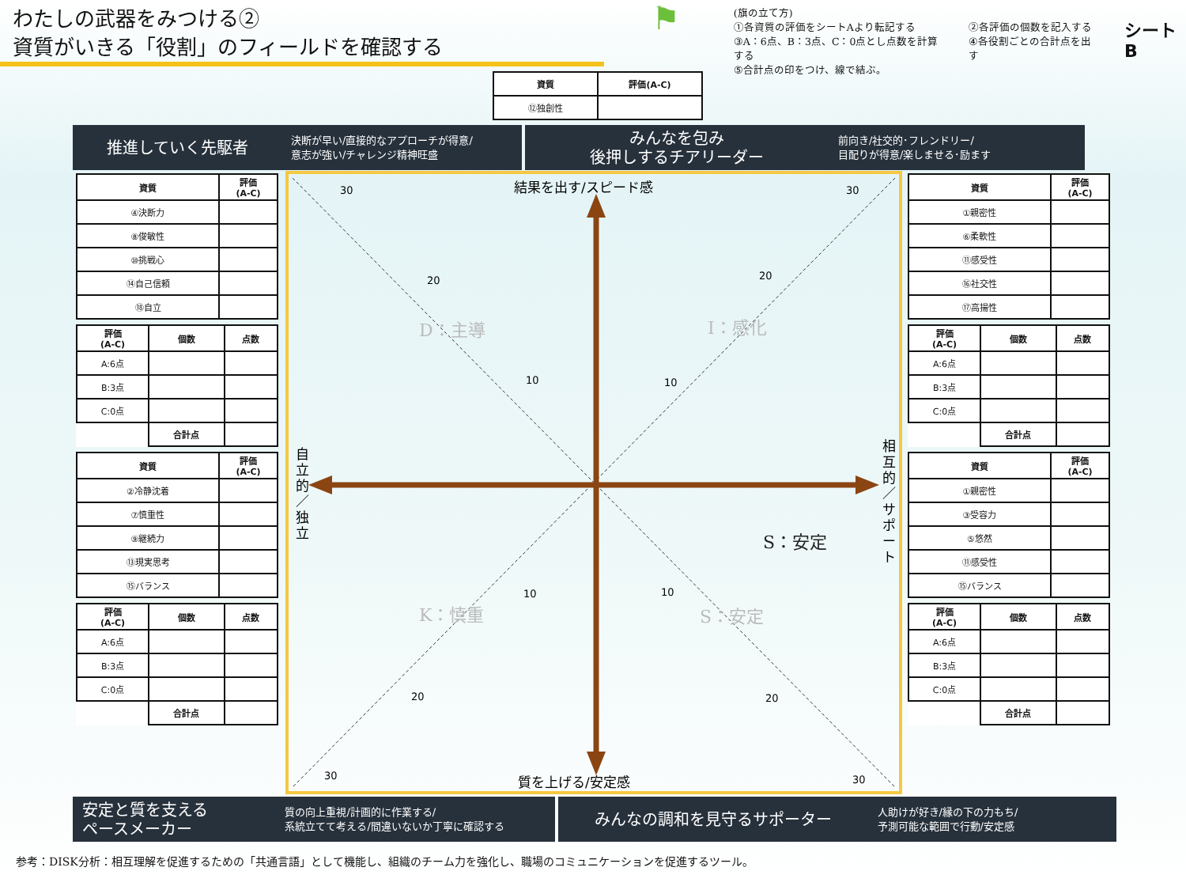わたしの武器をみつける②
資質がいきる「役割」のフィールドを確認する
⚑
(旗の立て方)
①各資質の評価をシートAより転記する
③A：6点、B：3点、C：0点とし点数を計算する
⑤合計点の印をつけ、線で結ぶ。
②各評価の個数を記入する
④各役割ごとの合計点を出す
シートB
| 資質 | 評価(A-C) |
| --- | --- |
| ⑫独創性 | |
推進していく先駆者
決断が早い/直接的なアプローチが得意/
意志が強い/チャレンジ精神旺盛
みんなを包み
後押しするチアリーダー
前向き/社交的･フレンドリー/
目配りが得意/楽しませる･励ます
| 資質 | 評価 (A-C) |
| --- | --- |
| ④決断力 | |
| ⑧俊敏性 | |
| ⑩挑戦心 | |
| ⑭自己信頼 | |
| ⑱自立 | |
| 評価 (A-C) | 個数 | 点数 |
| --- | --- | --- |
| A:6点 | | |
| B:3点 | | |
| C:0点 | | |
| | 合計点 | |
| 資質 | 評価 (A-C) |
| --- | --- |
| ②冷静沈着 | |
| ⑦慎重性 | |
| ⑨継続力 | |
| ⑬現実思考 | |
| ⑮バランス | |
| 評価 (A-C) | 個数 | 点数 |
| --- | --- | --- |
| A:6点 | | |
| B:3点 | | |
| C:0点 | | |
| | 合計点 | |
30
30
20
20
10
10
10
10
20
20
30
30
結果を出す/スピード感
質を上げる/安定感
自 立 的 ／ 独 立
相 互 的 ／ サ ポ ー ト
D：主導
I：感化
K：慎重
S：安定
S：安定
| 資質 | 評価 (A-C) |
| --- | --- |
| ①親密性 | |
| ⑥柔軟性 | |
| ⑪感受性 | |
| ⑯社交性 | |
| ⑰高揚性 | |
| 評価 (A-C) | 個数 | 点数 |
| --- | --- | --- |
| A:6点 | | |
| B:3点 | | |
| C:0点 | | |
| | 合計点 | |
| 資質 | 評価 (A-C) |
| --- | --- |
| ①親密性 | |
| ③受容力 | |
| ⑤悠然 | |
| ⑪感受性 | |
| ⑮バランス | |
| 評価 (A-C) | 個数 | 点数 |
| --- | --- | --- |
| A:6点 | | |
| B:3点 | | |
| C:0点 | | |
| | 合計点 | |
安定と質を支える
ペースメーカー
質の向上重視/計画的に作業する/
系統立てて考える/間違いないか丁寧に確認する
みんなの調和を見守るサポーター
人助けが好き/縁の下の力もち/
予測可能な範囲で行動/安定感
参考：DISK分析：相互理解を促進するための「共通言語」として機能し、組織のチーム力を強化し、職場のコミュニケーションを促進するツール。